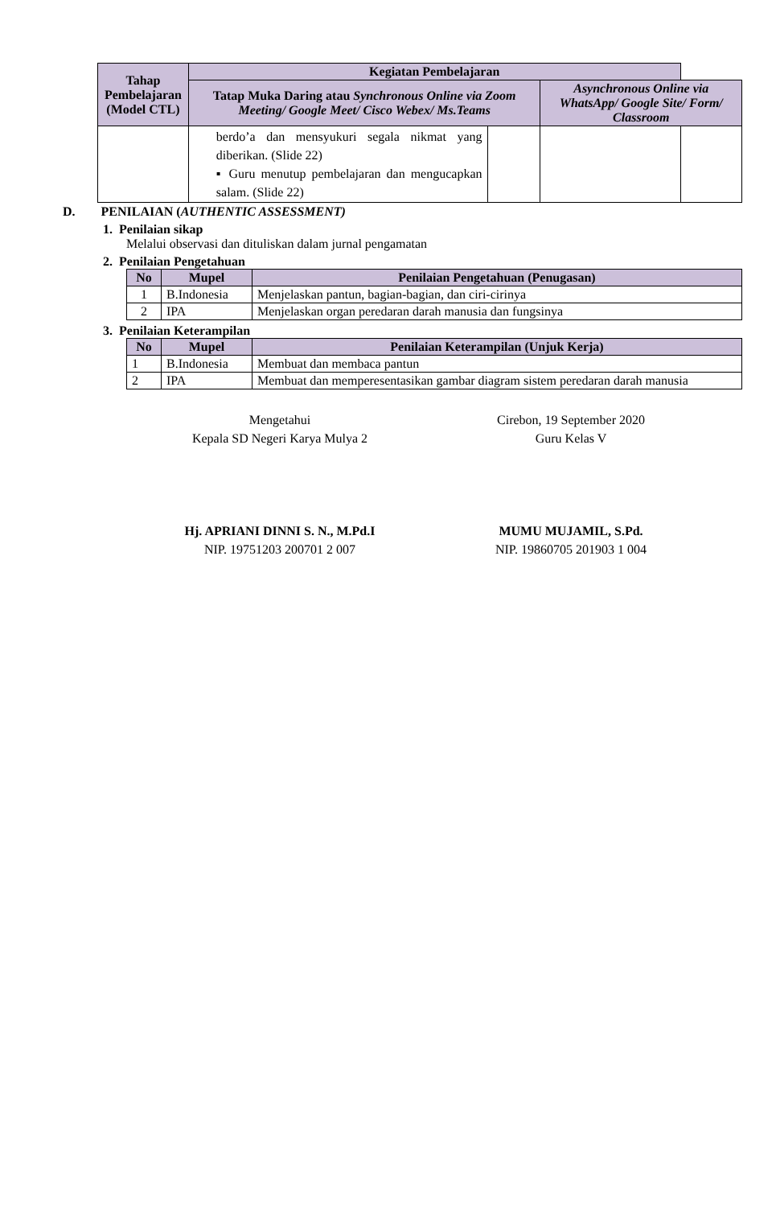| Tahap Pembelajaran (Model CTL) | Kegiatan Pembelajaran | | | |
| --- | --- | --- | --- | --- |
| | Tatap Muka Daring atau Synchronous Online via Zoom Meeting/ Google Meet/ Cisco Webex/ Ms.Teams | | Asynchronous Online via WhatsApp/ Google Site/ Form/ Classroom | |
| | berdo’a dan mensyukuri segala nikmat yang diberikan. (Slide 22) ▪ Guru menutup pembelajaran dan mengucapkan salam. (Slide 22) | | | |
D. PENILAIAN (AUTHENTIC ASSESSMENT)
1. Penilaian sikap
Melalui observasi dan dituliskan dalam jurnal pengamatan
2. Penilaian Pengetahuan
| No | Mupel | Penilaian Pengetahuan (Penugasan) |
| --- | --- | --- |
| 1 | B.Indonesia | Menjelaskan pantun, bagian-bagian, dan ciri-cirinya |
| 2 | IPA | Menjelaskan organ peredaran darah manusia dan fungsinya |
3. Penilaian Keterampilan
| No | Mupel | Penilaian Keterampilan (Unjuk Kerja) |
| --- | --- | --- |
| 1 | B.Indonesia | Membuat dan membaca pantun |
| 2 | IPA | Membuat dan memperesentasikan gambar diagram sistem peredaran darah manusia |
Mengetahui
Kepala SD Negeri Karya Mulya 2
Hj. APRIANI DINNI S. N., M.Pd.I
NIP. 19751203 200701 2 007
Cirebon, 19 September 2020
Guru Kelas V
MUMU MUJAMIL, S.Pd.
NIP. 19860705 201903 1 004